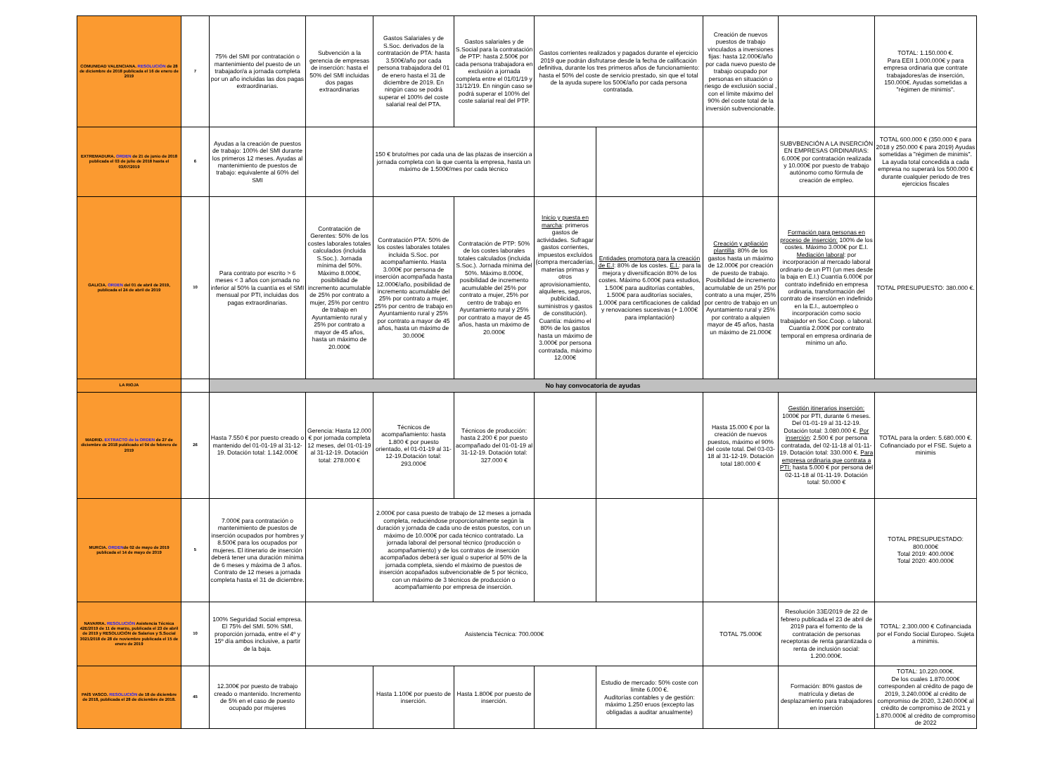| COMUNIDAD VALENCIANA. RESOLUCIÓN de 28 de diciembre de 2018 publicada el 16 de enero de 2019 | 7 | 75% del SMI por contratación o mantenimiento del puesto de un trabajador/a a jornada completa por un año incluidas las dos pagas extraordinarias. | Subvención a la gerencia de empresas de inserción: hasta el 50% del SMI incluidas dos pagas extraordinarias | Gastos Salariales y de S.Soc. derivados de la contratación de PTA: hasta 3.500€/año por cada persona trabajadora del 01 de enero hasta el 31 de diciembre de 2019. En ningún caso se podrá superar el 100% del coste salarial real del PTA. | Gastos salariales y de S.Social para la contratación de PTP: hasta 2.500€ por cada persona trabajadora en exclusión a jornada completa entre el 01/01/19 y 31/12/19. En ningún caso se podrá superar el 100% del coste salarial real del PTP. | Gastos corrientes realizados y pagados durante el ejercicio 2019 que podrán disfrutarse desde la fecha de calificación definitiva, durante los tres primeros años de funcionamiento: hasta el 50% del coste de servicio prestado, sin que el total de la ayuda supere los 500€/año por cada persona contratada. | | Creación de nuevos puestos de trabajo vinculados a inversiones fijas: hasta 12.000€/año por cada nuevo puesto de trabajo ocupado por personas en situación o riesgo de exclusión social , con el límite máximo del 90% del coste total de la inversión subvencionable. | | TOTAL: 1.150.000 €. Para EEII 1.000.000€ y para empresa ordinaria que contrate trabajadores/as de inserción, 150.000€. Ayudas sometidas a "régimen de minimis". |
| EXTREMADURA. ORDEN de 21 de junio de 2018 publicada el 03 de julio de 2018 hasta el 03/07/2019 | 6 | Ayudas a la creación de puestos de trabajo: 100% del SMI durante los primeros 12 meses. Ayudas al mantenimiento de puestos de trabajo: equivalente al 60% del SMI | | 150 € bruto/mes por cada una de las plazas de inserción a jornada completa con la que cuenta la empresa, hasta un máximo de 1.500€/mes por cada técnico | | | | | SUBVBENCIÓN A LA INSERCIÓN EN EMPRESAS ORDINARIAS: 6.000€ por contratación realizada y 10.000€ por puesto de trabajo autónomo como fórmula de creación de empleo. | TOTAL 600.000 € (350.000 € para 2018 y 250.000 € para 2019) Ayudas sometidas a "régimen de minimis". La ayuda total concedida a cada empresa no superará los 500.000 € durante cualquier periodo de tres ejercicios fiscales |
| GALICIA. ORDEN del 01 de abril de 2019, publicada el 24 de abril de 2019 | 10 | Para contrato por escrito > 6 meses < 3 años con jornada no inferior al 50% la cuantía es el SMI mensual por PTI, incluidas dos pagas extraordinarias. | Contratación de Gerentes: 50% de los costes laborales totales calculados (incluida S.Soc.). Jornada mínima del 50%. Máximo 8.000€, posibilidad de incremento acumulable de 25% por contrato a mujer, 25% por centro de trabajo en Ayuntamiento rural y 25% por contrato a mayor de 45 años, hasta un máximo de 20.000€ | Contratación PTA: 50% de los costes laborales totales incluida S.Soc. por acompañamiento. Hasta 3.000€ por persona de inserción acompañada hasta 12.000€/año, posibilidad de incremento acumulable del 25% por contrato a mujer, 25% por centro de trabajo en Ayuntamiento rural y 25% por contrato a mayor de 45 años, hasta un máximo de 30.000€ | Contratación de PTP: 50% de los costes laborales totales calculados (incluida S.Soc.). Jornada mínima del 50%. Máximo 8.000€, posibilidad de incremento acumulable del 25% por contrato a mujer, 25% por centro de trabajo en Ayuntamiento rural y 25% por contrato a mayor de 45 años, hasta un máximo de 20.000€ | Inicio y puesta en marcha : primeros gastos de actividades. Sufragar gastos corrientes, impuestos excluídos (compra mercaderías, materias primas y otros aprovisionamiento, alquileres, seguros, publicidad, suministros y gastos de constitución). Cuantía: máximo el 80% de los gastos hasta un máximo de 3.000€ por persona contratada, máximo 12.000€ | Entidades promotora para la creación de E.I : 80% de los costes. E.I. : para la mejora y diversificación 80% de los costes. Máximo 6.000€ para estudios, 1.500€ para auditorías contables, 1.500€ para auditorías sociales, 1.000€ para certificaciones de calidad y renovaciones sucesivas (+ 1.000€ para implantación) | Creación y apliación plantilla : 80% de los gastos hasta un máximo de 12.000€ por creación de puesto de trabajo. Posibilidad de incremento acumulable de un 25% por contrato a una mujer, 25% por centro de trabajo en un Ayuntamiento rural y 25% por contrato a alquien mayor de 45 años, hasta un máximo de 21.000€ | Formación para personas en proceso de inserción: 100% de los costes. Máximo 3.000€ por E.I. Mediación laboral : por incorporación al mercado laboral ordinario de un PTI (un mes desde la baja en E.I.) Cuantía 6.000€ por contrato indefinido en empresa ordinaria, transformación del contrato de inserción en indefinido en la E.I., autoempleo o incorporación como socio trabajador en Soc.Coop. o laboral. Cuantía 2.000€ por contrato temporal en empresa ordinaria de mínimo un año. | TOTAL PRESUPUESTO: 380.000 €. |
| LA RIOJA | | No hay convocatoria de ayudas | | | | | | | | |
| MADRID. EXTRACTO de la ORDEN de 27 de diciembre de 2018 publicado el 04 de febrero de 2019 | 26 | Hasta 7.550 € por puesto creado o mantenido del 01-01-19 al 31-12-19. Dotación total: 1.142.000€ | Gerencia: Hasta 12.000 € por jornada completa 12 meses, del 01-01-19 al 31-12-19. Dotación total: 278.000 € | Técnicos de acompañamiento: hasta 1.800 € por puesto orientado, el 01-01-19 al 31-12-19.Dotación total: 293.000€ | Técnicos de producción: hasta 2.200 € por puesto acompañado del 01-01-19 al 31-12-19. Dotación total: 327.000 € | | | Hasta 15.000 € por la creación de nuevos puestos, máximo el 90% del coste total. Del 03-03-18 al 31-12-19. Dotación total 180.000 € | Gestión itinerarios inserción: 1000€ por PTI, durante 6 meses. Del 01-01-19 al 31-12-19. Dotación total: 3.080.000 €. Por inserción : 2.500 € por persona contratada, del 02-11-18 al 01-11-19. Dotación total: 330.000 €. Para empresa ordinaria que contrata a PTI: hasta 5.000 € por persona del 02-11-18 al 01-11-19. Dotación total: 50.000 € | TOTAL para la orden: 5.680.000 €. Cofinanciado por el FSE. Sujeto a minimis |
| MURCIA. ORDEN de 02 de mayo de 2019 publicada el 14 de mayo de 2019 | 5 | 7.000€ para contratación o mantenimiento de puestos de inserción ocupados por hombres y 8.500€ para los ocupados por mujeres. El itinerario de inserción deberá tener una duración mínima de 6 meses y máxima de 3 años. Contrato de 12 meses a jornada completa hasta el 31 de diciembre. | | 2.000€ por casa puesto de trabajo de 12 meses a jornada completa, reduciéndose proporcionalmente según la duración y jornada de cada uno de estos puestos, con un máximo de 10.000€ por cada técnico contratado. La jornada laboral del personal técnico (producción o acompañamiento) y de los contratos de inserción acompañados deberá ser igual o superior al 50% de la jornada completa, siendo el máximo de puestos de inserción acopañados subvencionable de 5 por técnico, con un máximo de 3 técnicos de producción o acompañamiento por empresa de inserción. | | | | | | TOTAL PRESUPUESTADO: 800.000€ Total 2019: 400.000€ Total 2020: 400.000€ |
| NAVARRA. RESOLUCIÓN Asistencia Técnica 42E/2019 de 11 de marzo, publicada el 23 de abril de 2019 y RESOLUCIÓN de Salarios y S.Social 3021/2018 de 28 de noviembre publicada el 15 de enero de 2019 | 10 | 100% Seguridad Social empresa. El 75% del SMI. 50% SMI, proporción jornada, entre el 4º y 15º día ambos inclusive, a partir de la baja. | Asistencia Técnica: 700.000€ | | | | | TOTAL 75.000€ | Resolución 33E/2019 de 22 de febrero publicada el 23 de abril de 2019 para el fomento de la contratación de personas receptoras de renta garantizada o renta de inclusión social: 1.200.000€. | TOTAL: 2.300.000 € Cofinanciada por el Fondo Social Europeo. Sujeta a minimis. |
| PAÍS VASCO. RESOLUCIÓN de 18 de diciembre de 2018, publicada el 28 de diciembre de 2018. | 45 | 12.300€ por puesto de trabajo creado o mantenido. Incremento de 5% en el caso de puesto ocupado por mujeres | | Hasta 1.100€ por puesto de inserción. | Hasta 1.800€ por puesto de inserción. | | Estudio de mercado: 50% coste con límite 6.000 €. Auditorías contables y de gestión: máximo 1.250 eruos (excepto las obligadas a auditar anualmente) | | Formación: 80% gastos de matrícula y dietas de desplazamiento para trabajadores en inserción | TOTAL: 10.220.000€. De los cuales 1.870.000€ corresponden al crédito de pago de 2019, 3.240.000€ al crédito de compromiso de 2020, 3.240.000€ al crédito de compromiso de 2021 y 1.870.000€ al crédito de compromiso de 2022 |